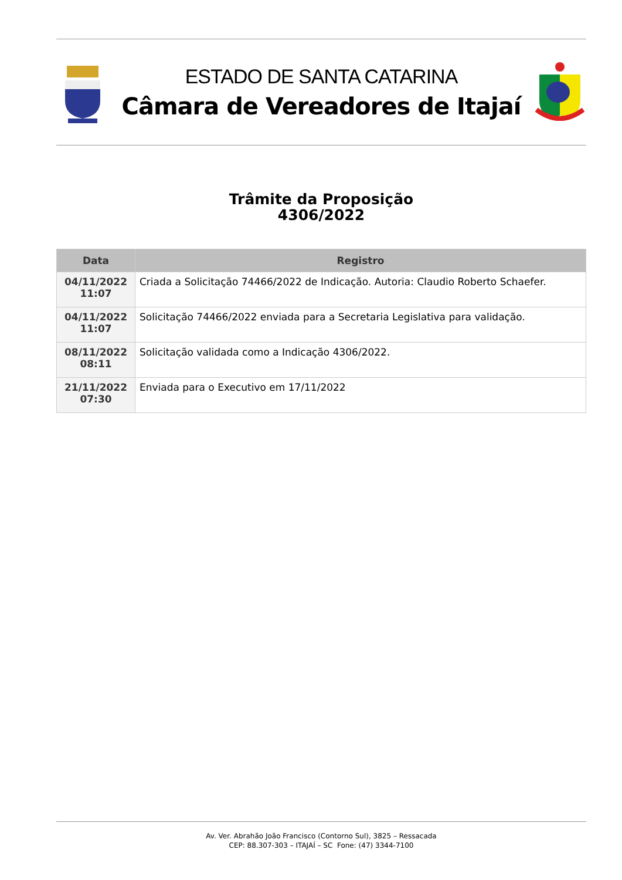ESTADO DE SANTA CATARINA
Câmara de Vereadores de Itajaí
Trâmite da Proposição
4306/2022
| Data | Registro |
| --- | --- |
| 04/11/2022 11:07 | Criada a Solicitação 74466/2022 de Indicação. Autoria: Claudio Roberto Schaefer. |
| 04/11/2022 11:07 | Solicitação 74466/2022 enviada para a Secretaria Legislativa para validação. |
| 08/11/2022 08:11 | Solicitação validada como a Indicação 4306/2022. |
| 21/11/2022 07:30 | Enviada para o Executivo em 17/11/2022 |
Av. Ver. Abrahão João Francisco (Contorno Sul), 3825 – Ressacada
CEP: 88.307-303 – ITAJAÍ – SC Fone: (47) 3344-7100